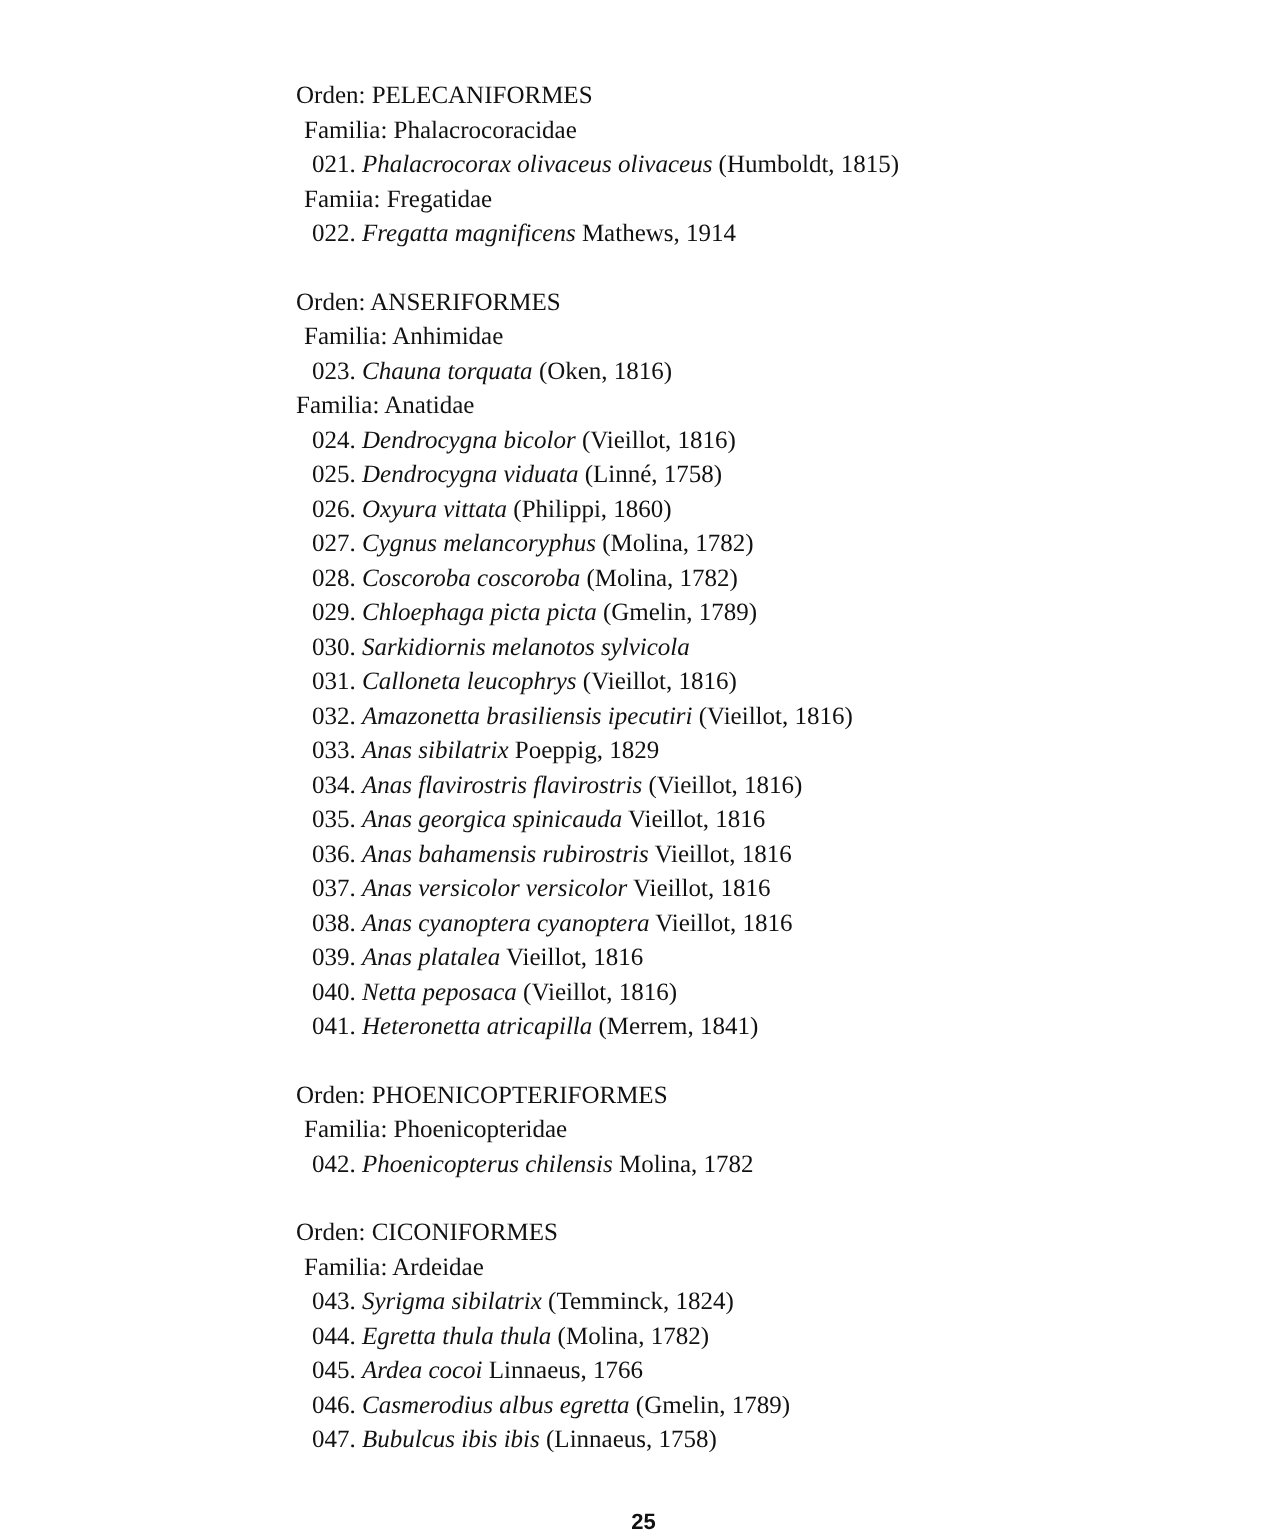Orden: PELECANIFORMES
Familia: Phalacrocoracidae
021. Phalacrocorax olivaceus olivaceus (Humboldt, 1815)
Famiia: Fregatidae
022. Fregatta magnificens Mathews, 1914
Orden: ANSERIFORMES
Familia: Anhimidae
023. Chauna torquata (Oken, 1816)
Familia: Anatidae
024. Dendrocygna bicolor (Vieillot, 1816)
025. Dendrocygna viduata (Linné, 1758)
026. Oxyura vittata (Philippi, 1860)
027. Cygnus melancoryphus (Molina, 1782)
028. Coscoroba coscoroba (Molina, 1782)
029. Chloephaga picta picta (Gmelin, 1789)
030. Sarkidiornis melanotos sylvicola
031. Calloneta leucophrys (Vieillot, 1816)
032. Amazonetta brasiliensis ipecutiri (Vieillot, 1816)
033. Anas sibilatrix Poeppig, 1829
034. Anas flavirostris flavirostris (Vieillot, 1816)
035. Anas georgica spinicauda Vieillot, 1816
036. Anas bahamensis rubirostris Vieillot, 1816
037. Anas versicolor versicolor Vieillot, 1816
038. Anas cyanoptera cyanoptera Vieillot, 1816
039. Anas platalea Vieillot, 1816
040. Netta peposaca (Vieillot, 1816)
041. Heteronetta atricapilla (Merrem, 1841)
Orden: PHOENICOPTERIFORMES
Familia: Phoenicopteridae
042. Phoenicopterus chilensis Molina, 1782
Orden: CICONIFORMES
Familia: Ardeidae
043. Syrigma sibilatrix (Temminck, 1824)
044. Egretta thula thula (Molina, 1782)
045. Ardea cocoi Linnaeus, 1766
046. Casmerodius albus egretta (Gmelin, 1789)
047. Bubulcus ibis ibis (Linnaeus, 1758)
25